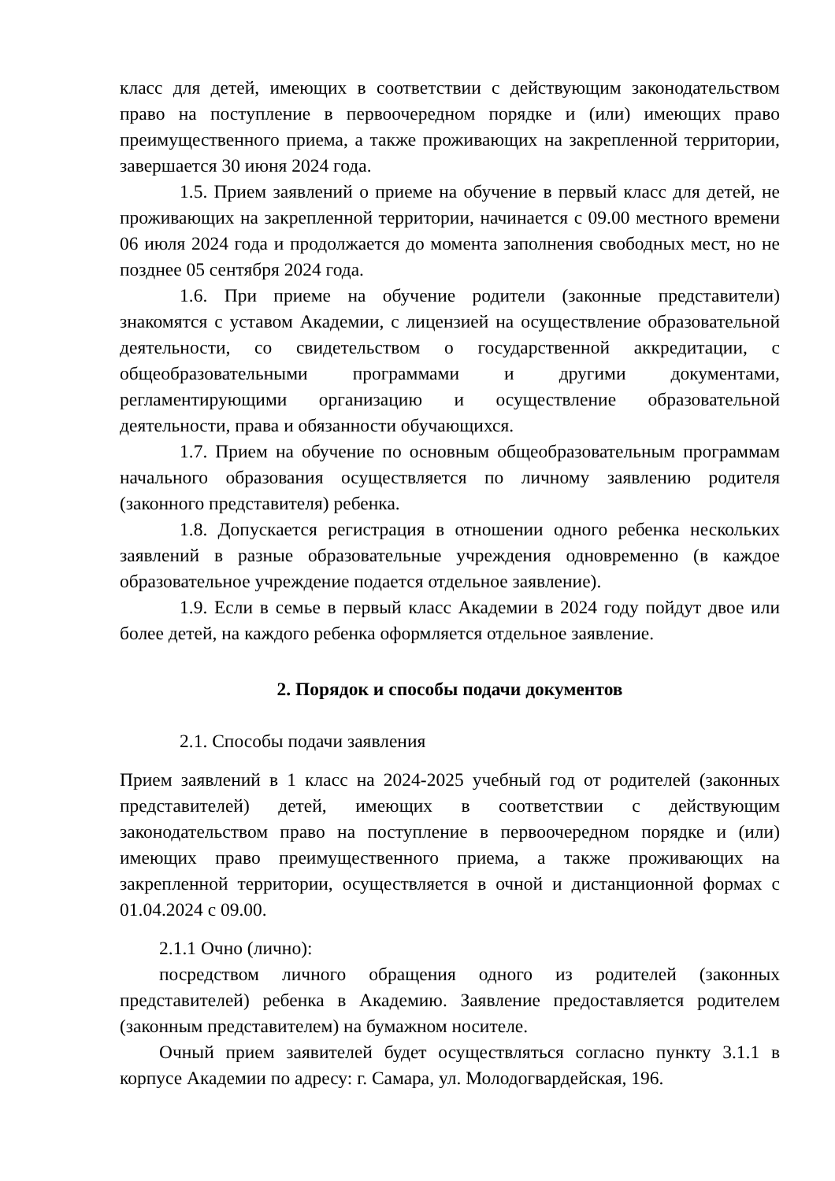класс для детей, имеющих в соответствии с действующим законодательством право на поступление в первоочередном порядке и (или) имеющих право преимущественного приема, а также проживающих на закрепленной территории, завершается 30 июня 2024 года.
1.5. Прием заявлений о приеме на обучение в первый класс для детей, не проживающих на закрепленной территории, начинается с 09.00 местного времени 06 июля 2024 года и продолжается до момента заполнения свободных мест, но не позднее 05 сентября 2024 года.
1.6. При приеме на обучение родители (законные представители) знакомятся с уставом Академии, с лицензией на осуществление образовательной деятельности, со свидетельством о государственной аккредитации, с общеобразовательными программами и другими документами, регламентирующими организацию и осуществление образовательной деятельности, права и обязанности обучающихся.
1.7. Прием на обучение по основным общеобразовательным программам начального образования осуществляется по личному заявлению родителя (законного представителя) ребенка.
1.8. Допускается регистрация в отношении одного ребенка нескольких заявлений в разные образовательные учреждения одновременно (в каждое образовательное учреждение подается отдельное заявление).
1.9. Если в семье в первый класс Академии в 2024 году пойдут двое или более детей, на каждого ребенка оформляется отдельное заявление.
2. Порядок и способы подачи документов
2.1. Способы подачи заявления
Прием заявлений в 1 класс на 2024-2025 учебный год от родителей (законных представителей) детей, имеющих в соответствии с действующим законодательством право на поступление в первоочередном порядке и (или) имеющих право преимущественного приема, а также проживающих на закрепленной территории, осуществляется в очной и дистанционной формах с 01.04.2024 с 09.00.
2.1.1 Очно (лично):
посредством личного обращения одного из родителей (законных представителей) ребенка в Академию. Заявление предоставляется родителем (законным представителем) на бумажном носителе.
Очный прием заявителей будет осуществляться согласно пункту 3.1.1 в корпусе Академии по адресу: г. Самара, ул. Молодогвардейская, 196.